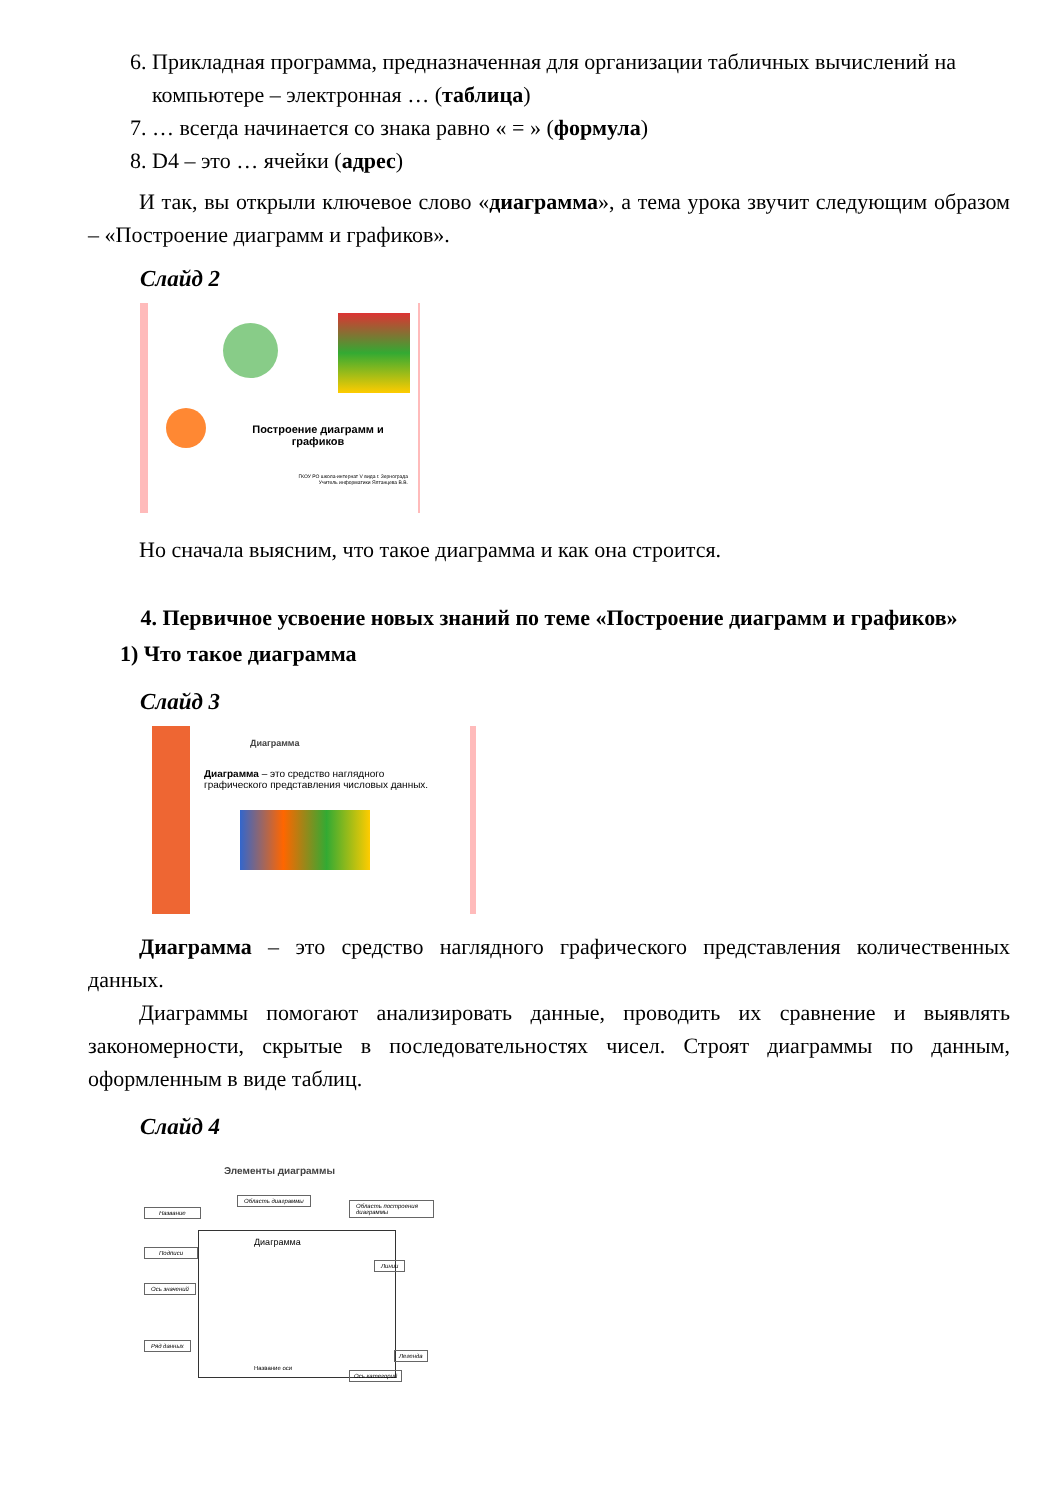6. Прикладная программа, предназначенная для организации табличных вычислений на компьютере – электронная … (таблица)
7. … всегда начинается со знака равно « = » (формула)
8. D4 – это … ячейки (адрес)
И так, вы открыли ключевое слово «диаграмма», а тема урока звучит следующим образом – «Построение диаграмм и графиков».
Слайд 2
Построение диаграмм и графиков
ГКОУ РО школа-интернат V вида г. Зернограда
Учитель информатики Ялтанцева В.В.
Но сначала выясним, что такое диаграмма и как она строится.
4. Первичное усвоение новых знаний по теме «Построение диаграмм и графиков»
1) Что такое диаграмма
Слайд 3
Диаграмма
Диаграмма – это средство наглядного графического представления числовых данных.
Диаграмма – это средство наглядного графического представления количественных данных.
Диаграммы помогают анализировать данные, проводить их сравнение и выявлять закономерности, скрытые в последовательностях чисел. Строят диаграммы по данным, оформленным в виде таблиц.
Слайд 4
Элементы диаграммы
Название
Область диаграммы
Область построения диаграммы
Диаграмма
Подписи
Линии
Ось значений
Ряд данных
Легенда
Ось категорий
Название оси